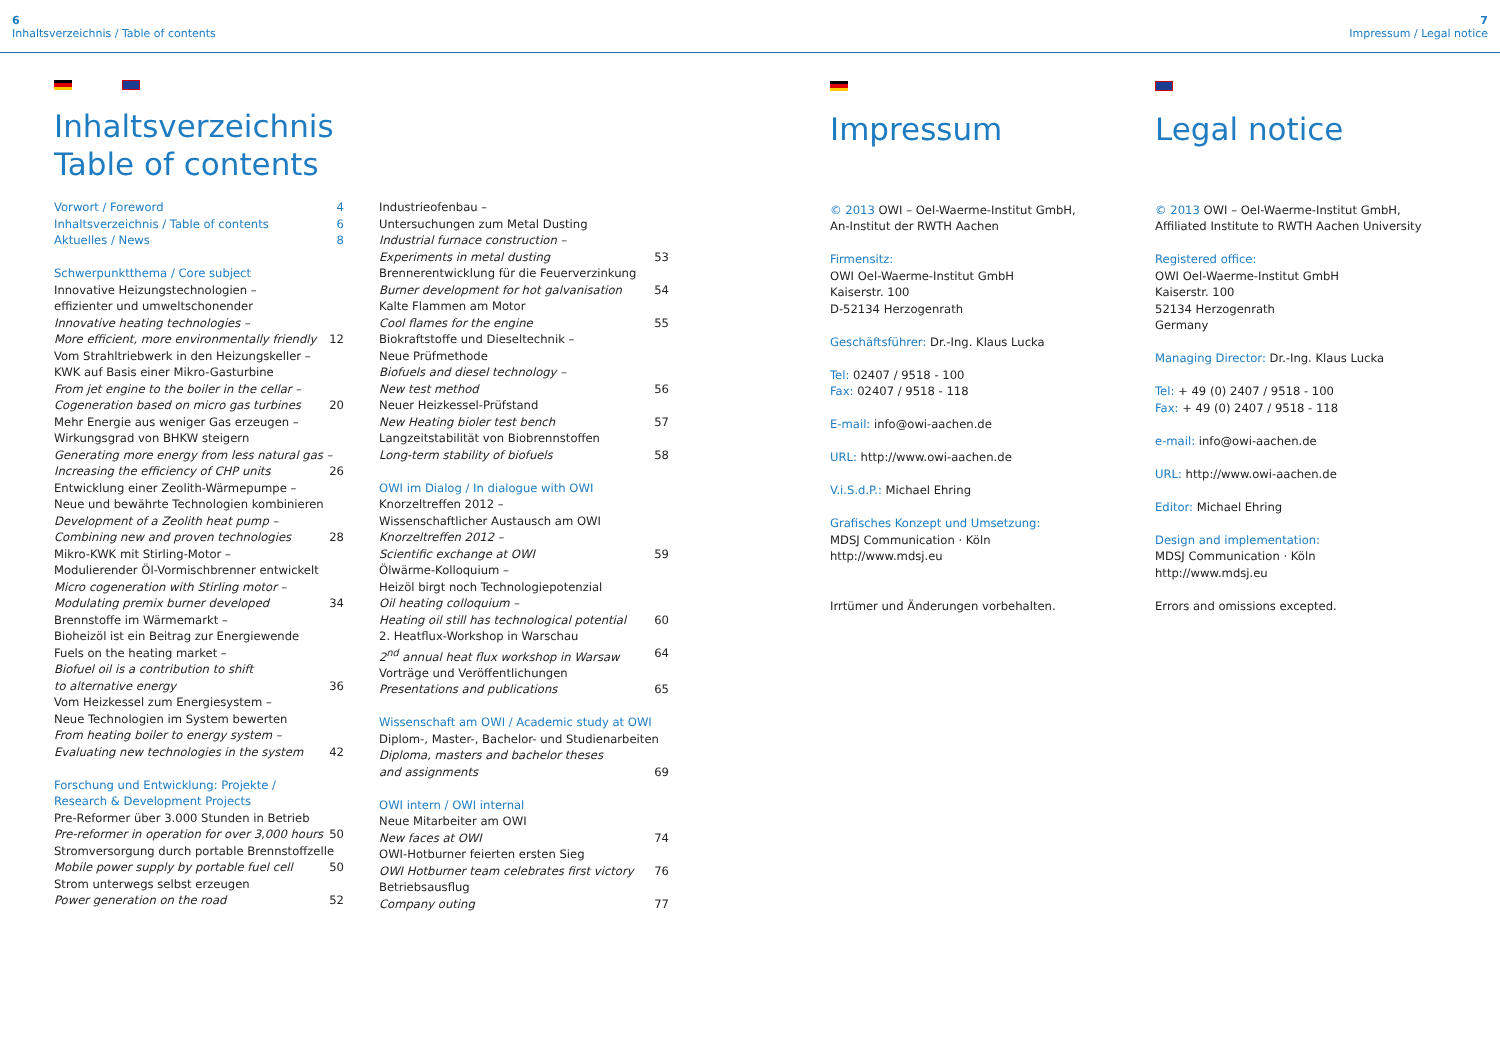6
Inhaltsverzeichnis / Table of contents
7
Impressum / Legal notice
Inhaltsverzeichnis
Table of contents
Vorwort / Foreword 4
Inhaltsverzeichnis / Table of contents 6
Aktuelles / News 8
Schwerpunktthema / Core subject
Innovative Heizungstechnologien –
effizienter und umweltschonender
Innovative heating technologies –
More efficient, more environmentally friendly 12
Vom Strahltriebwerk in den Heizungskeller –
KWK auf Basis einer Mikro-Gasturbine
From jet engine to the boiler in the cellar –
Cogeneration based on micro gas turbines 20
Mehr Energie aus weniger Gas erzeugen –
Wirkungsgrad von BHKW steigern
Generating more energy from less natural gas –
Increasing the efficiency of CHP units 26
Entwicklung einer Zeolith-Wärmepumpe –
Neue und bewährte Technologien kombinieren
Development of a Zeolith heat pump –
Combining new and proven technologies 28
Mikro-KWK mit Stirling-Motor –
Modulierender Öl-Vormischbrenner entwickelt
Micro cogeneration with Stirling motor –
Modulating premix burner developed 34
Brennstoffe im Wärmemarkt –
Bioheizöl ist ein Beitrag zur Energiewende
Fuels on the heating market –
Biofuel oil is a contribution to shift
to alternative energy 36
Vom Heizkessel zum Energiesystem –
Neue Technologien im System bewerten
From heating boiler to energy system –
Evaluating new technologies in the system 42
Forschung und Entwicklung: Projekte /
Research & Development Projects
Pre-Reformer über 3.000 Stunden in Betrieb
Pre-reformer in operation for over 3,000 hours 50
Stromversorgung durch portable Brennstoffzelle
Mobile power supply by portable fuel cell 50
Strom unterwegs selbst erzeugen
Power generation on the road 52
Industrieofenbau –
Untersuchungen zum Metal Dusting
Industrial furnace construction –
Experiments in metal dusting 53
Brennerentwicklung für die Feuerverzinkung
Burner development for hot galvanisation 54
Kalte Flammen am Motor
Cool flames for the engine 55
Biokraftstoffe und Dieseltechnik –
Neue Prüfmethode
Biofuels and diesel technology –
New test method 56
Neuer Heizkessel-Prüfstand
New Heating bioler test bench 57
Langzeitstabilität von Biobrennstoffen
Long-term stability of biofuels 58
OWI im Dialog / In dialogue with OWI
Knorzeltreffen 2012 –
Wissenschaftlicher Austausch am OWI
Knorzeltreffen 2012 –
Scientific exchange at OWI 59
Ölwärme-Kolloquium –
Heizöl birgt noch Technologiepotenzial
Oil heating colloquium –
Heating oil still has technological potential 60
2. Heatflux-Workshop in Warschau
2<sup>nd</sup> annual heat flux workshop in Warsaw 64
Vorträge und Veröffentlichungen
Presentations and publications 65
Wissenschaft am OWI / Academic study at OWI
Diplom-, Master-, Bachelor- und Studienarbeiten
Diploma, masters and bachelor theses
and assignments 69
OWI intern / OWI internal
Neue Mitarbeiter am OWI
New faces at OWI 74
OWI-Hotburner feierten ersten Sieg
OWI Hotburner team celebrates first victory 76
Betriebsausflug
Company outing 77
Impressum
© 2013 OWI – Oel-Waerme-Institut GmbH,
An-Institut der RWTH Aachen
Firmensitz:
OWI Oel-Waerme-Institut GmbH
Kaiserstr. 100
D-52134 Herzogenrath
Geschäftsführer: Dr.-Ing. Klaus Lucka
Tel: 02407 / 9518 - 100
Fax: 02407 / 9518 - 118
E-mail: info@owi-aachen.de
URL: http://www.owi-aachen.de
V.i.S.d.P.: Michael Ehring
Grafisches Konzept und Umsetzung:
MDSJ Communication · Köln
http://www.mdsj.eu
Irrtümer und Änderungen vorbehalten.
Legal notice
© 2013 OWI – Oel-Waerme-Institut GmbH,
Affiliated Institute to RWTH Aachen University
Registered office:
OWI Oel-Waerme-Institut GmbH
Kaiserstr. 100
52134 Herzogenrath
Germany
Managing Director: Dr.-Ing. Klaus Lucka
Tel: + 49 (0) 2407 / 9518 - 100
Fax: + 49 (0) 2407 / 9518 - 118
e-mail: info@owi-aachen.de
URL: http://www.owi-aachen.de
Editor: Michael Ehring
Design and implementation:
MDSJ Communication · Köln
http://www.mdsj.eu
Errors and omissions excepted.